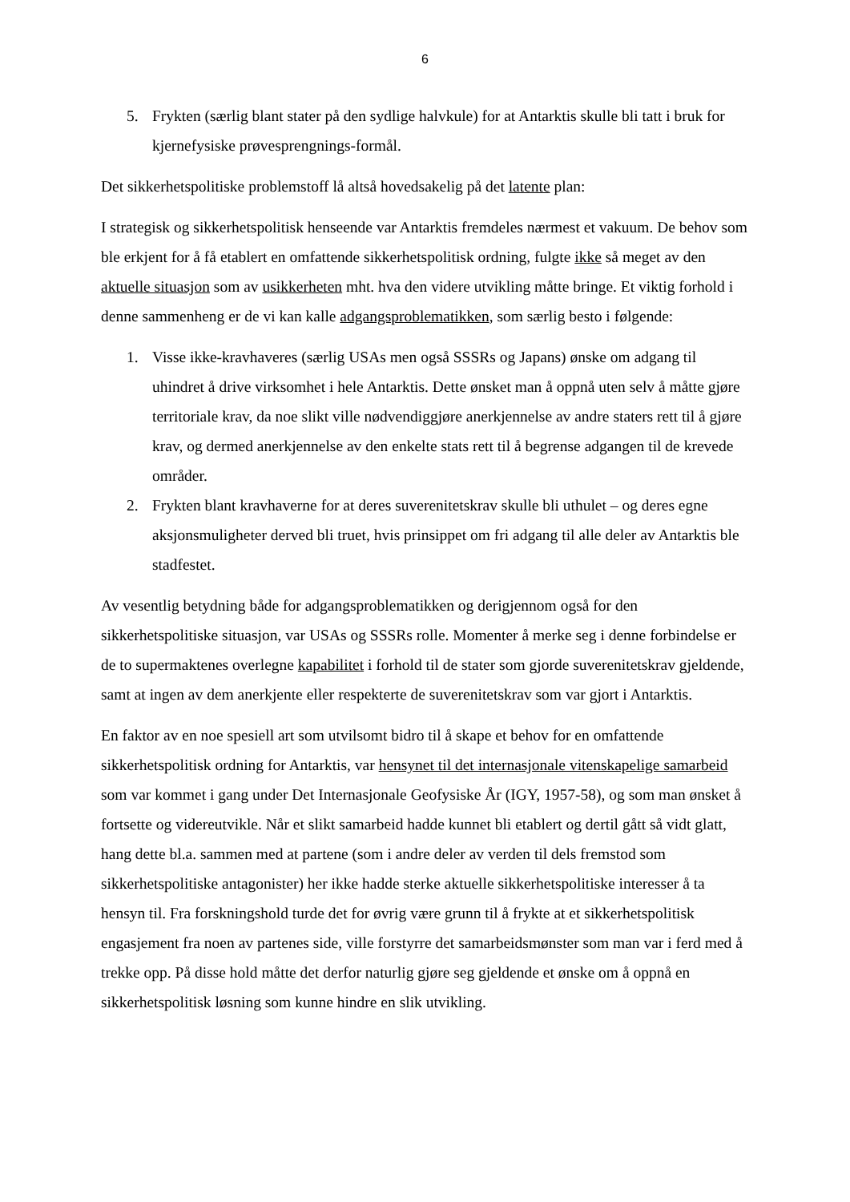6
5. Frykten (særlig blant stater på den sydlige halvkule) for at Antarktis skulle bli tatt i bruk for kjernefysiske prøvesprengnings-formål.
Det sikkerhetspolitiske problemstoff lå altså hovedsakelig på det latente plan:
I strategisk og sikkerhetspolitisk henseende var Antarktis fremdeles nærmest et vakuum. De behov som ble erkjent for å få etablert en omfattende sikkerhetspolitisk ordning, fulgte ikke så meget av den aktuelle situasjon som av usikkerheten mht. hva den videre utvikling måtte bringe. Et viktig forhold i denne sammenheng er de vi kan kalle adgangsproblematikken, som særlig besto i følgende:
1. Visse ikke-kravhaveres (særlig USAs men også SSSRs og Japans) ønske om adgang til uhindret å drive virksomhet i hele Antarktis. Dette ønsket man å oppnå uten selv å måtte gjøre territoriale krav, da noe slikt ville nødvendiggjøre anerkjennelse av andre staters rett til å gjøre krav, og dermed anerkjennelse av den enkelte stats rett til å begrense adgangen til de krevede områder.
2. Frykten blant kravhaverne for at deres suverenitetskrav skulle bli uthulet – og deres egne aksjonsmuligheter derved bli truet, hvis prinsippet om fri adgang til alle deler av Antarktis ble stadfestet.
Av vesentlig betydning både for adgangsproblematikken og derigjennom også for den sikkerhetspolitiske situasjon, var USAs og SSSRs rolle. Momenter å merke seg i denne forbindelse er de to supermaktenes overlegne kapabilitet i forhold til de stater som gjorde suverenitetskrav gjeldende, samt at ingen av dem anerkjente eller respekterte de suverenitetskrav som var gjort i Antarktis.
En faktor av en noe spesiell art som utvilsomt bidro til å skape et behov for en omfattende sikkerhetspolitisk ordning for Antarktis, var hensynet til det internasjonale vitenskapelige samarbeid som var kommet i gang under Det Internasjonale Geofysiske År (IGY, 1957-58), og som man ønsket å fortsette og videreutvikle. Når et slikt samarbeid hadde kunnet bli etablert og dertil gått så vidt glatt, hang dette bl.a. sammen med at partene (som i andre deler av verden til dels fremstod som sikkerhetspolitiske antagonister) her ikke hadde sterke aktuelle sikkerhetspolitiske interesser å ta hensyn til. Fra forskningshold turde det for øvrig være grunn til å frykte at et sikkerhetspolitisk engasjement fra noen av partenes side, ville forstyrre det samarbeidsmønster som man var i ferd med å trekke opp. På disse hold måtte det derfor naturlig gjøre seg gjeldende et ønske om å oppnå en sikkerhetspolitisk løsning som kunne hindre en slik utvikling.